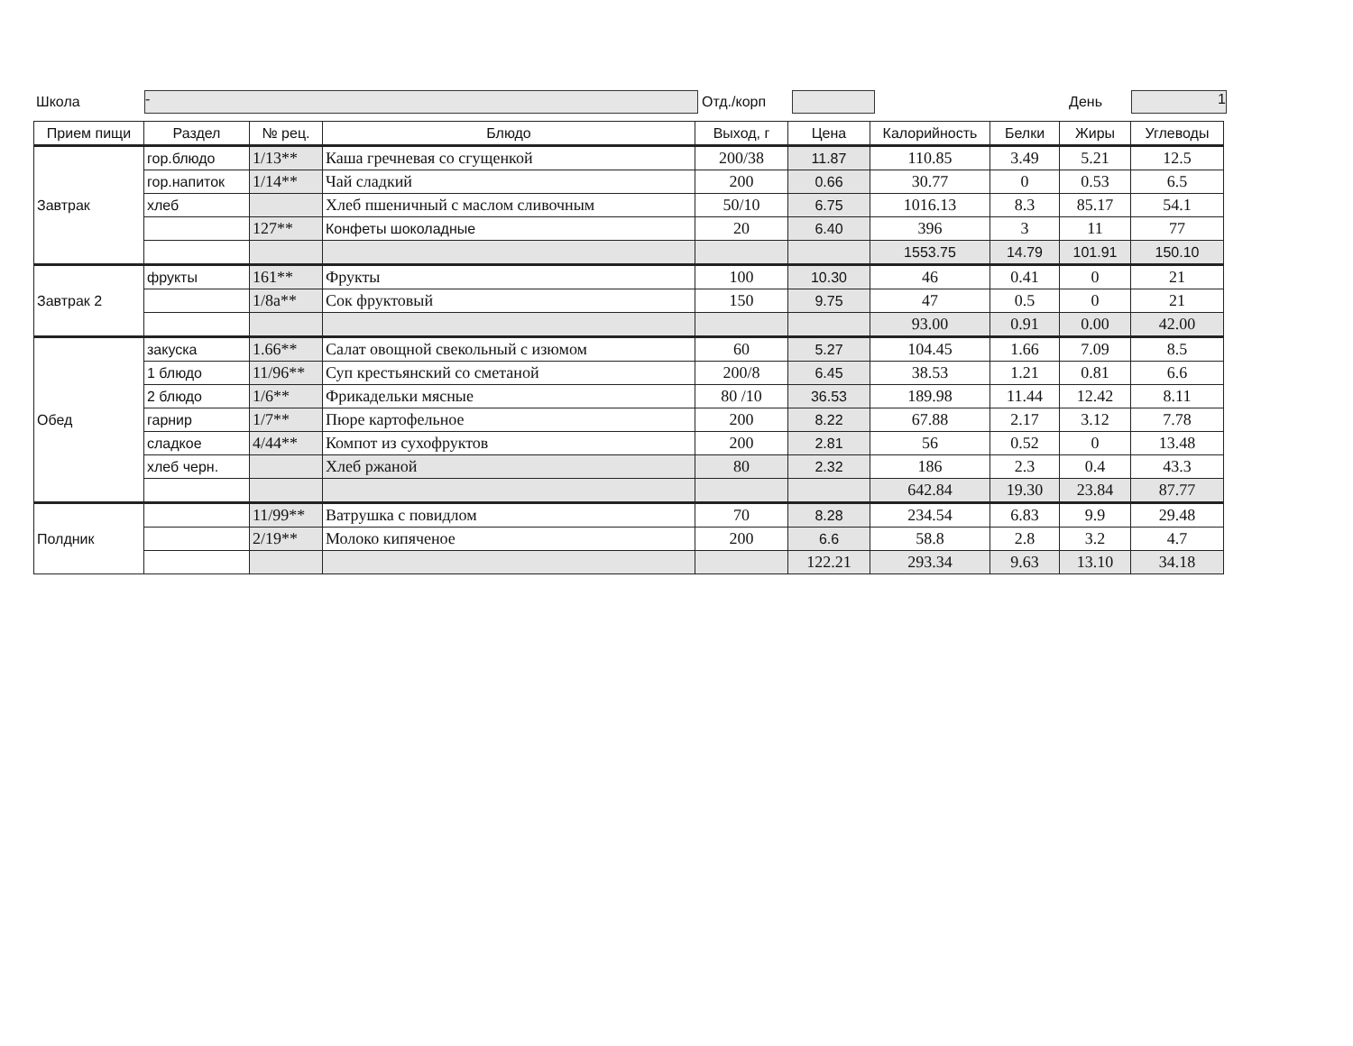Школа - Отд./корп День 1
| Прием пищи | Раздел | № рец. | Блюдо | Выход, г | Цена | Калорийность | Белки | Жиры | Углеводы |
| --- | --- | --- | --- | --- | --- | --- | --- | --- | --- |
| Завтрак | гор.блюдо | 1/13** | Каша гречневая со сгущенкой | 200/38 | 11.87 | 110.85 | 3.49 | 5.21 | 12.5 |
| | гор.напиток | 1/14** | Чай сладкий | 200 | 0.66 | 30.77 | 0 | 0.53 | 6.5 |
| | хлеб | | Хлеб пшеничный с маслом сливочным | 50/10 | 6.75 | 1016.13 | 8.3 | 85.17 | 54.1 |
| | | 127** | Конфеты шоколадные | 20 | 6.40 | 396 | 3 | 11 | 77 |
| | | | | | | 1553.75 | 14.79 | 101.91 | 150.10 |
| Завтрак 2 | фрукты | 161** | Фрукты | 100 | 10.30 | 46 | 0.41 | 0 | 21 |
| | | 1/8а** | Сок фруктовый | 150 | 9.75 | 47 | 0.5 | 0 | 21 |
| | | | | | | 93.00 | 0.91 | 0.00 | 42.00 |
| Обед | закуска | 1.66** | Салат овощной свекольный с изюмом | 60 | 5.27 | 104.45 | 1.66 | 7.09 | 8.5 |
| | 1 блюдо | 11/96** | Суп крестьянский со сметаной | 200/8 | 6.45 | 38.53 | 1.21 | 0.81 | 6.6 |
| | 2 блюдо | 1/6** | Фрикадельки мясные | 80 /10 | 36.53 | 189.98 | 11.44 | 12.42 | 8.11 |
| | гарнир | 1/7** | Пюре картофельное | 200 | 8.22 | 67.88 | 2.17 | 3.12 | 7.78 |
| | сладкое | 4/44** | Компот из сухофруктов | 200 | 2.81 | 56 | 0.52 | 0 | 13.48 |
| | хлеб черн. | | Хлеб ржаной | 80 | 2.32 | 186 | 2.3 | 0.4 | 43.3 |
| | | | | | | 642.84 | 19.30 | 23.84 | 87.77 |
| Полдник | | 11/99** | Ватрушка с повидлом | 70 | 8.28 | 234.54 | 6.83 | 9.9 | 29.48 |
| | | 2/19** | Молоко кипяченое | 200 | 6.6 | 58.8 | 2.8 | 3.2 | 4.7 |
| | | | | | 122.21 | 293.34 | 9.63 | 13.10 | 34.18 |